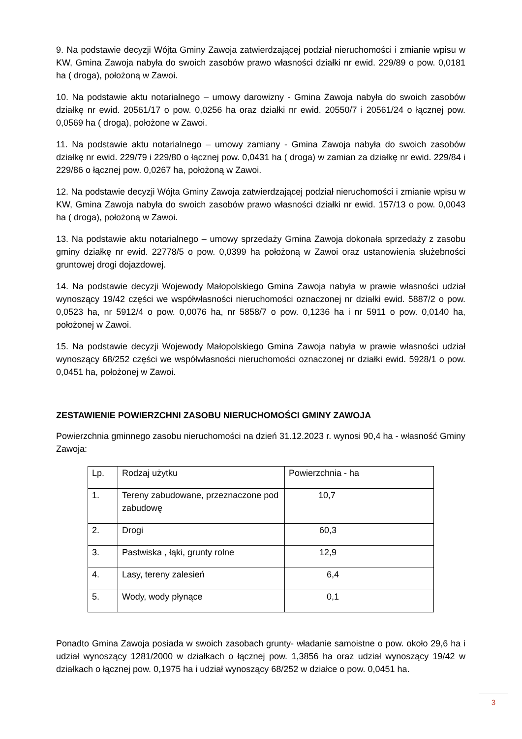9. Na podstawie decyzji Wójta Gminy Zawoja zatwierdzającej podział nieruchomości i zmianie wpisu w KW, Gmina Zawoja nabyła do swoich zasobów prawo własności działki nr ewid. 229/89 o pow. 0,0181 ha ( droga), położoną w Zawoi.
10. Na podstawie aktu notarialnego – umowy darowizny - Gmina Zawoja nabyła do swoich zasobów działkę nr ewid. 20561/17 o pow. 0,0256 ha oraz działki nr ewid. 20550/7 i 20561/24 o łącznej pow. 0,0569 ha ( droga), położone w Zawoi.
11. Na podstawie aktu notarialnego – umowy zamiany - Gmina Zawoja nabyła do swoich zasobów działkę nr ewid. 229/79 i 229/80 o łącznej pow. 0,0431 ha ( droga) w zamian za działkę nr ewid. 229/84 i 229/86 o łącznej pow. 0,0267 ha, położoną w Zawoi.
12. Na podstawie decyzji Wójta Gminy Zawoja zatwierdzającej podział nieruchomości i zmianie wpisu w KW, Gmina Zawoja nabyła do swoich zasobów prawo własności działki nr ewid. 157/13 o pow. 0,0043 ha ( droga), położoną w Zawoi.
13. Na podstawie aktu notarialnego – umowy sprzedaży Gmina Zawoja dokonała sprzedaży z zasobu gminy działkę nr ewid. 22778/5 o pow. 0,0399 ha położoną w Zawoi oraz ustanowienia służebności gruntowej drogi dojazdowej.
14. Na podstawie decyzji Wojewody Małopolskiego Gmina Zawoja nabyła w prawie własności udział wynoszący 19/42 części we współwłasności nieruchomości oznaczonej nr działki ewid. 5887/2 o pow. 0,0523 ha, nr 5912/4 o pow. 0,0076 ha, nr 5858/7 o pow. 0,1236 ha i nr 5911 o pow. 0,0140 ha, położonej w Zawoi.
15. Na podstawie decyzji Wojewody Małopolskiego Gmina Zawoja nabyła w prawie własności udział wynoszący 68/252 części we współwłasności nieruchomości oznaczonej nr działki ewid. 5928/1 o pow. 0,0451 ha, położonej w Zawoi.
ZESTAWIENIE POWIERZCHNI ZASOBU NIERUCHOMOŚCI GMINY ZAWOJA
Powierzchnia gminnego zasobu nieruchomości na dzień 31.12.2023 r. wynosi 90,4 ha - własność Gminy Zawoja:
| Lp. | Rodzaj użytku | Powierzchnia - ha |
| 1. | Tereny zabudowane, przeznaczone pod zabudowę | 10,7 |
| 2. | Drogi | 60,3 |
| 3. | Pastwiska , łąki, grunty rolne | 12,9 |
| 4. | Lasy, tereny zalesień | 6,4 |
| 5. | Wody, wody płynące | 0,1 |
Ponadto Gmina Zawoja posiada w swoich zasobach grunty- władanie samoistne o pow. około 29,6 ha i udział wynoszący 1281/2000 w działkach o łącznej pow. 1,3856 ha oraz udział wynoszący 19/42 w działkach o łącznej pow. 0,1975 ha i udział wynoszący 68/252 w działce o pow. 0,0451 ha.
3